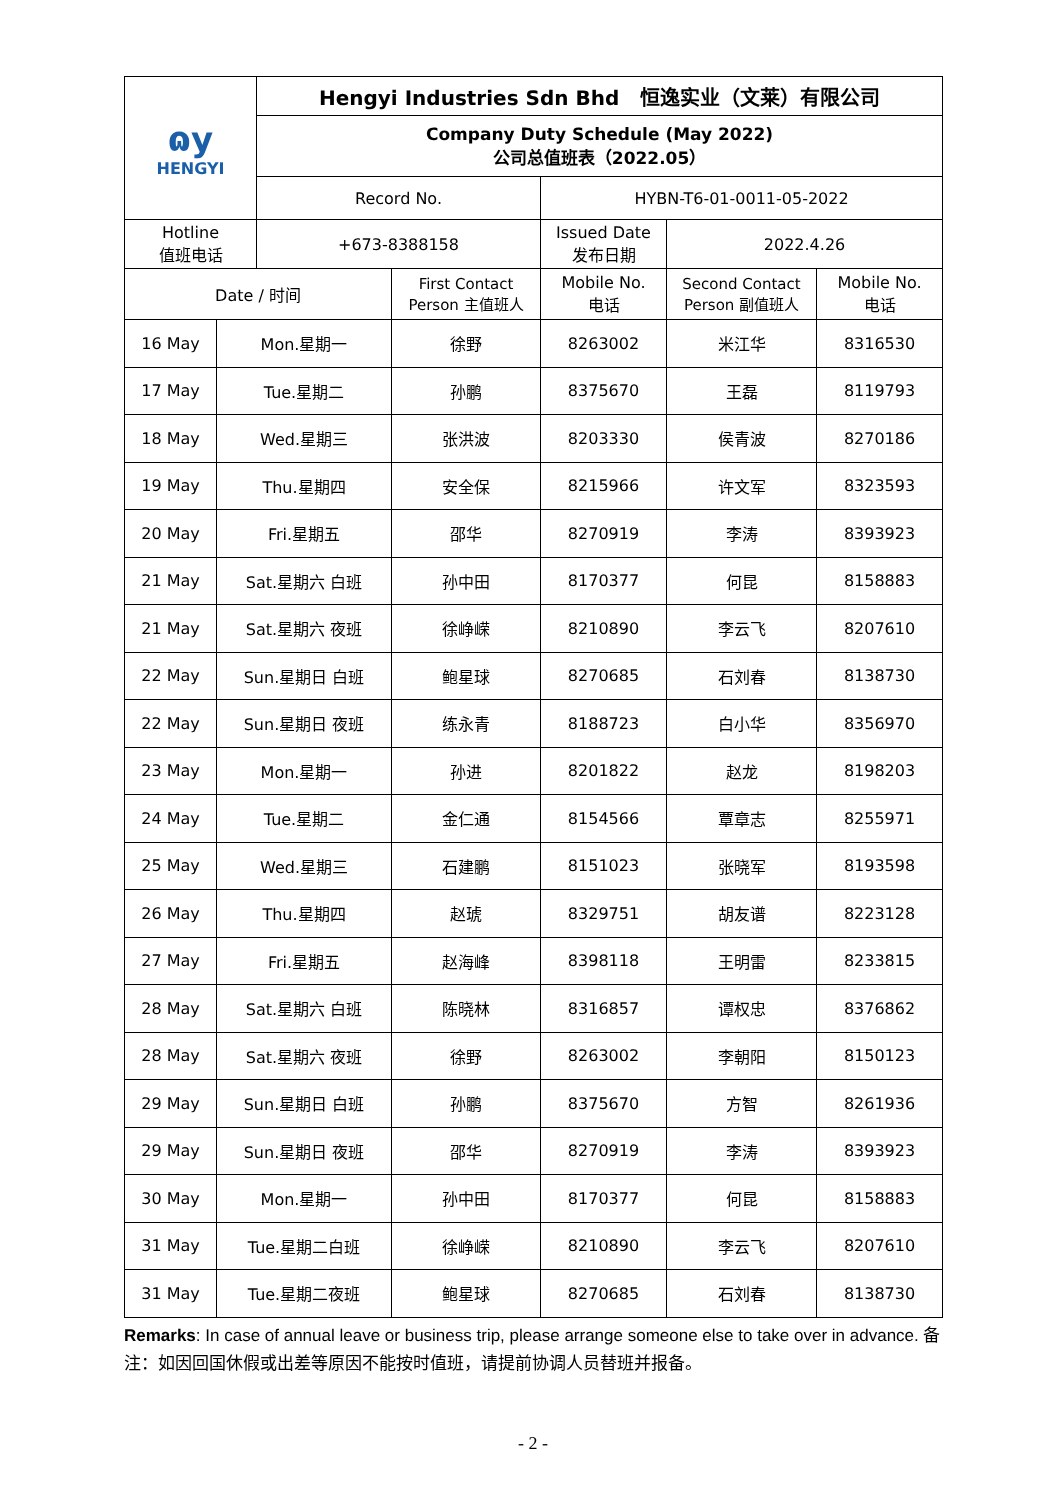| ɷy HENGYI | | Hengyi Industries Sdn Bhd 恒逸实业（文莱）有限公司 | | | | |
| | | Company Duty Schedule (May 2022) 公司总值班表（2022.05） | | | | |
| | | Record No. | | HYBN-T6-01-0011-05-2022 | | |
| Hotline 值班电话 | | +673-8388158 | | Issued Date 发布日期 | 2022.4.26 | |
| Date / 时间 | | | First Contact Person 主值班人 | Mobile No. 电话 | Second Contact Person 副值班人 | Mobile No. 电话 |
| 16 May | Mon.星期一 | | 徐野 | 8263002 | 米江华 | 8316530 |
| 17 May | Tue.星期二 | | 孙鹏 | 8375670 | 王磊 | 8119793 |
| 18 May | Wed.星期三 | | 张洪波 | 8203330 | 侯青波 | 8270186 |
| 19 May | Thu.星期四 | | 安全保 | 8215966 | 许文军 | 8323593 |
| 20 May | Fri.星期五 | | 邵华 | 8270919 | 李涛 | 8393923 |
| 21 May | Sat.星期六 白班 | | 孙中田 | 8170377 | 何昆 | 8158883 |
| 21 May | Sat.星期六 夜班 | | 徐峥嵘 | 8210890 | 李云飞 | 8207610 |
| 22 May | Sun.星期日 白班 | | 鲍星球 | 8270685 | 石刘春 | 8138730 |
| 22 May | Sun.星期日 夜班 | | 练永青 | 8188723 | 白小华 | 8356970 |
| 23 May | Mon.星期一 | | 孙进 | 8201822 | 赵龙 | 8198203 |
| 24 May | Tue.星期二 | | 金仁通 | 8154566 | 覃章志 | 8255971 |
| 25 May | Wed.星期三 | | 石建鹏 | 8151023 | 张晓军 | 8193598 |
| 26 May | Thu.星期四 | | 赵琥 | 8329751 | 胡友谱 | 8223128 |
| 27 May | Fri.星期五 | | 赵海峰 | 8398118 | 王明雷 | 8233815 |
| 28 May | Sat.星期六 白班 | | 陈晓林 | 8316857 | 谭权忠 | 8376862 |
| 28 May | Sat.星期六 夜班 | | 徐野 | 8263002 | 李朝阳 | 8150123 |
| 29 May | Sun.星期日 白班 | | 孙鹏 | 8375670 | 方智 | 8261936 |
| 29 May | Sun.星期日 夜班 | | 邵华 | 8270919 | 李涛 | 8393923 |
| 30 May | Mon.星期一 | | 孙中田 | 8170377 | 何昆 | 8158883 |
| 31 May | Tue.星期二白班 | | 徐峥嵘 | 8210890 | 李云飞 | 8207610 |
| 31 May | Tue.星期二夜班 | | 鲍星球 | 8270685 | 石刘春 | 8138730 |
Remarks: In case of annual leave or business trip, please arrange someone else to take over in advance. 备注：如因回国休假或出差等原因不能按时值班，请提前协调人员替班并报备。
- 2 -